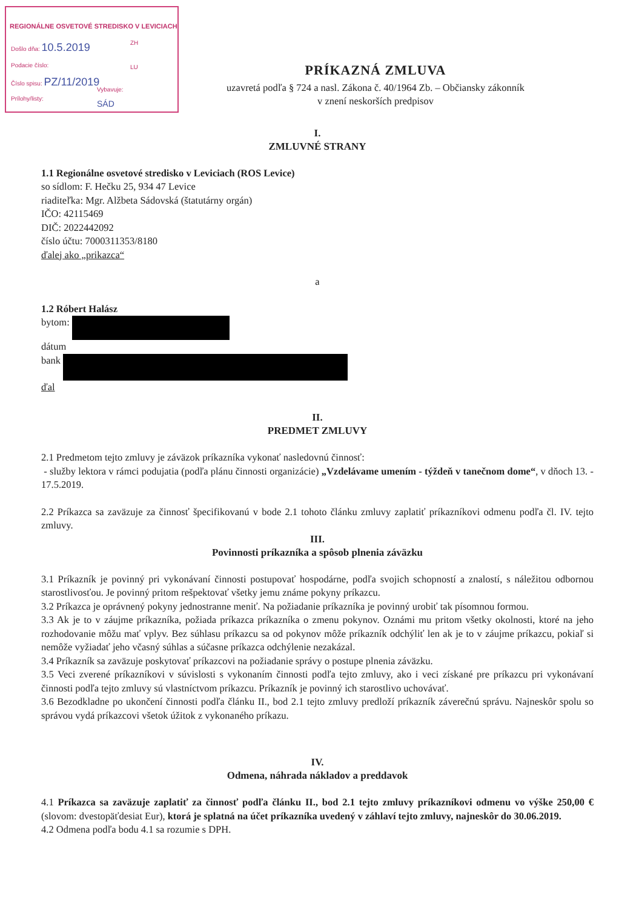REGIONÁLNE OSVETOVÉ STREDISKO V LEVICIACH
Došlo dňa: 10.5.2019
ZH
Podacie číslo: LU
Číslo spisu: PZ/11/2019
Prílohy/listy:
Vybavuje:
SÁD
PRÍKAZNÁ ZMLUVA
uzavretá podľa § 724 a nasl. Zákona č. 40/1964 Zb. – Občiansky zákonník
v znení neskorších predpisov
I.
ZMLUVNÉ STRANY
1.1 Regionálne osvetové stredisko v Leviciach (ROS Levice)
so sídlom: F. Hečku 25, 934 47 Levice
riaditeľka: Mgr. Alžbeta Sádovská (štatutárny orgán)
IČO: 42115469
DIČ: 2022442092
číslo účtu: 7000311353/8180
ďalej ako „prikazca“
a
1.2 Róbert Halász
bytom:
dátum
bank
ďal
II.
PREDMET ZMLUVY
2.1 Predmetom tejto zmluvy je záväzok príkazníka vykonať nasledovnú činnosť:
- služby lektora v rámci podujatia (podľa plánu činnosti organizácie) „Vzdelávame umením - týždeň v tanečnom dome“, v dňoch 13. - 17.5.2019.
2.2 Príkazca sa zaväzuje za činnosť špecifikovanú v bode 2.1 tohoto článku zmluvy zaplatiť príkazníkovi odmenu podľa čl. IV. tejto zmluvy.
III.
Povinnosti príkazníka a spôsob plnenia záväzku
3.1 Príkazník je povinný pri vykonávaní činnosti postupovať hospodárne, podľa svojich schopností a znalostí, s náležitou odbornou starostlivosťou. Je povinný pritom rešpektovať všetky jemu známe pokyny príkazcu.
3.2 Príkazca je oprávnený pokyny jednostranne meniť. Na požiadanie príkazníka je povinný urobiť tak písomnou formou.
3.3 Ak je to v záujme príkazníka, požiada príkazca príkazníka o zmenu pokynov. Oznámi mu pritom všetky okolnosti, ktoré na jeho rozhodovanie môžu mať vplyv. Bez súhlasu príkazcu sa od pokynov môže príkazník odchýliť len ak je to v záujme príkazcu, pokiaľ si nemôže vyžiadať jeho včasný súhlas a súčasne príkazca odchýlenie nezakázal.
3.4 Príkazník sa zaväzuje poskytovať príkazcovi na požiadanie správy o postupe plnenia záväzku.
3.5 Veci zverené príkazníkovi v súvislosti s vykonaním činnosti podľa tejto zmluvy, ako i veci získané pre príkazcu pri vykonávaní činnosti podľa tejto zmluvy sú vlastníctvom príkazcu. Príkazník je povinný ich starostlivo uchovávať.
3.6 Bezodkladne po ukončení činnosti podľa článku II., bod 2.1 tejto zmluvy predloží príkazník záverečnú správu. Najneskôr spolu so správou vydá príkazcovi všetok úžitok z vykonaného príkazu.
IV.
Odmena, náhrada nákladov a preddavok
4.1 Príkazca sa zaväzuje zaplatiť za činnosť podľa článku II., bod 2.1 tejto zmluvy príkazníkovi odmenu vo výške 250,00 € (slovom: dvestopäťdesiat Eur), ktorá je splatná na účet príkazníka uvedený v záhlaví tejto zmluvy, najneskôr do 30.06.2019.
4.2 Odmena podľa bodu 4.1 sa rozumie s DPH.